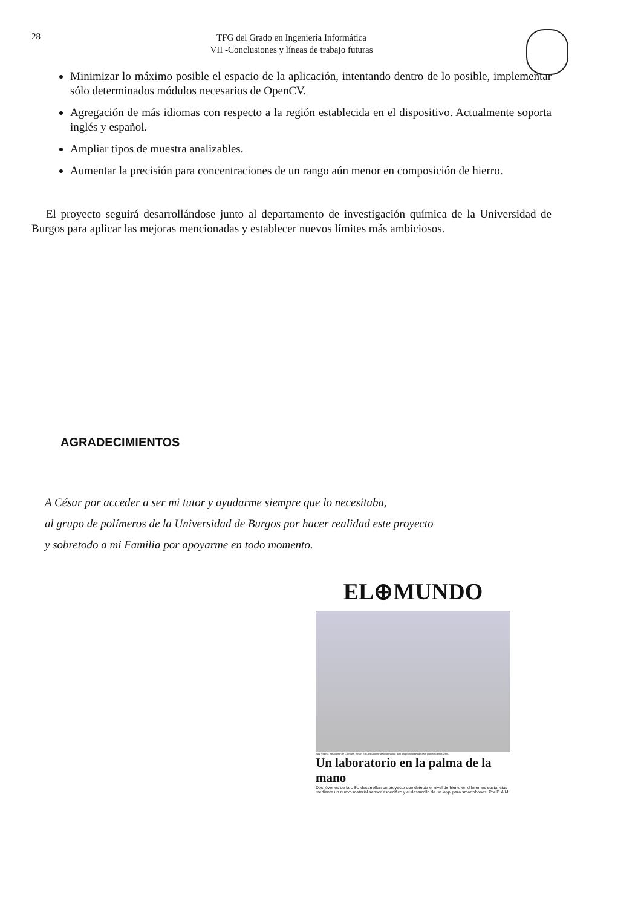28
TFG del Grado en Ingeniería Informática
VII -Conclusiones y líneas de trabajo futuras
Minimizar lo máximo posible el espacio de la aplicación, intentando dentro de lo posible, implementar sólo determinados módulos necesarios de OpenCV.
Agregación de más idiomas con respecto a la región establecida en el dispositivo. Actualmente soporta inglés y español.
Ampliar tipos de muestra analizables.
Aumentar la precisión para concentraciones de un rango aún menor en composición de hierro.
El proyecto seguirá desarrollándose junto al departamento de investigación química de la Universidad de Burgos para aplicar las mejoras mencionadas y establecer nuevos límites más ambiciosos.
AGRADECIMIENTOS
A César por acceder a ser mi tutor y ayudarme siempre que lo necesitaba,
al grupo de polímeros de la Universidad de Burgos por hacer realidad este proyecto
y sobretodo a mi Familia por apoyarme en todo momento.
EL⊕MUNDO
Saúl Vallejo, estudiante de Ciencias, e Iván Ros, estudiante de Informática, son los propulsores de este proyecto en la UBU.
Un laboratorio en la palma de la mano
Dos jóvenes de la UBU desarrollan un proyecto que detecta el nivel de hierro en diferentes sustancias mediante un nuevo material sensor específico y el desarrollo de un 'app' para smartphones. Por D.A.M.